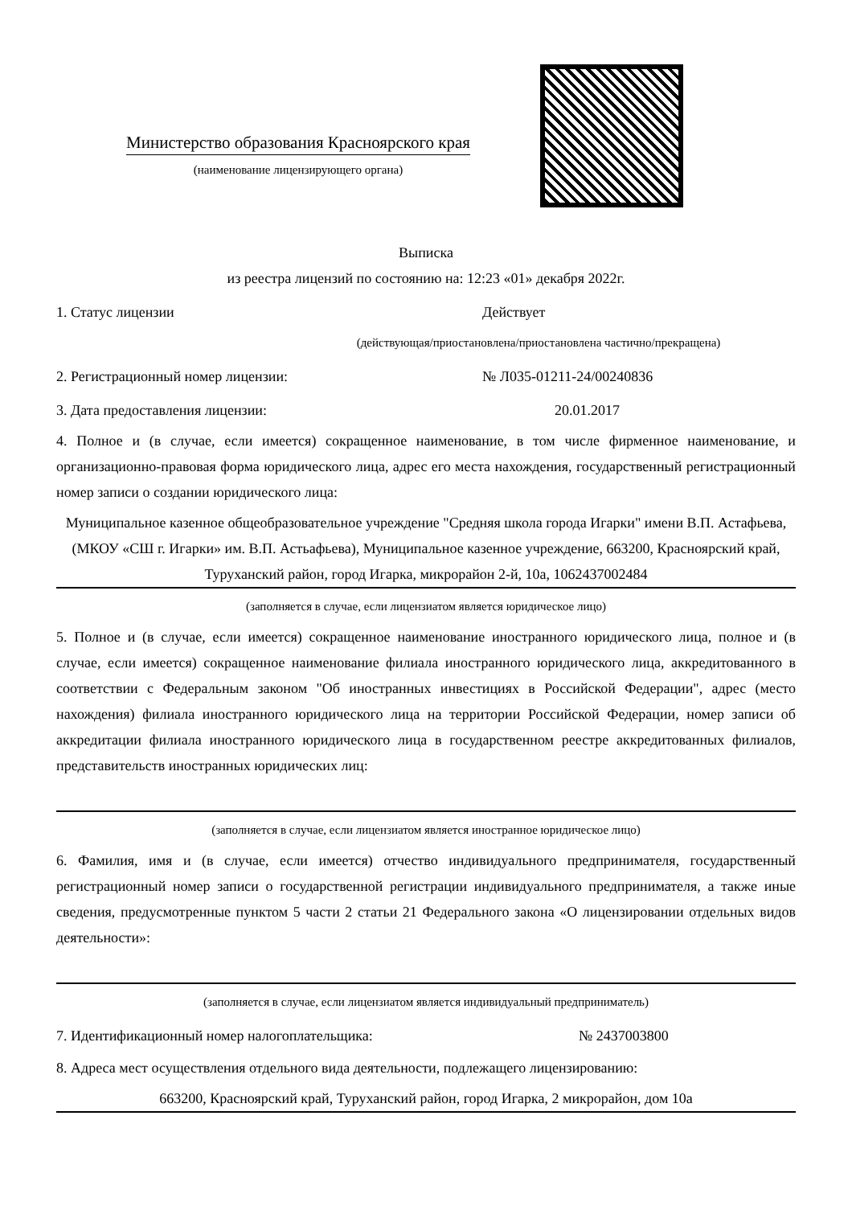Министерство образования Красноярского края
(наименование лицензирующего органа)
Выписка
из реестра лицензий по состоянию на: 12:23 «01» декабря 2022г.
1. Статус лицензии Действует
(действующая/приостановлена/приостановлена частично/прекращена)
2. Регистрационный номер лицензии: № Л035-01211-24/00240836
3. Дата предоставления лицензии: 20.01.2017
4. Полное и (в случае, если имеется) сокращенное наименование, в том числе фирменное наименование, и организационно-правовая форма юридического лица, адрес его места нахождения, государственный регистрационный номер записи о создании юридического лица:
Муниципальное казенное общеобразовательное учреждение "Средняя школа города Игарки" имени В.П. Астафьева, (МКОУ «СШ г. Игарки» им. В.П. Астьафьева), Муниципальное казенное учреждение, 663200, Красноярский край, Туруханский район, город Игарка, микрорайон 2-й, 10а, 1062437002484
(заполняется в случае, если лицензиатом является юридическое лицо)
5. Полное и (в случае, если имеется) сокращенное наименование иностранного юридического лица, полное и (в случае, если имеется) сокращенное наименование филиала иностранного юридического лица, аккредитованного в соответствии с Федеральным законом "Об иностранных инвестициях в Российской Федерации", адрес (место нахождения) филиала иностранного юридического лица на территории Российской Федерации, номер записи об аккредитации филиала иностранного юридического лица в государственном реестре аккредитованных филиалов, представительств иностранных юридических лиц:
(заполняется в случае, если лицензиатом является иностранное юридическое лицо)
6. Фамилия, имя и (в случае, если имеется) отчество индивидуального предпринимателя, государственный регистрационный номер записи о государственной регистрации индивидуального предпринимателя, а также иные сведения, предусмотренные пунктом 5 части 2 статьи 21 Федерального закона «О лицензировании отдельных видов деятельности»:
(заполняется в случае, если лицензиатом является индивидуальный предприниматель)
7. Идентификационный номер налогоплательщика: № 2437003800
8. Адреса мест осуществления отдельного вида деятельности, подлежащего лицензированию:
663200, Красноярский край, Туруханский район, город Игарка, 2 микрорайон, дом 10а